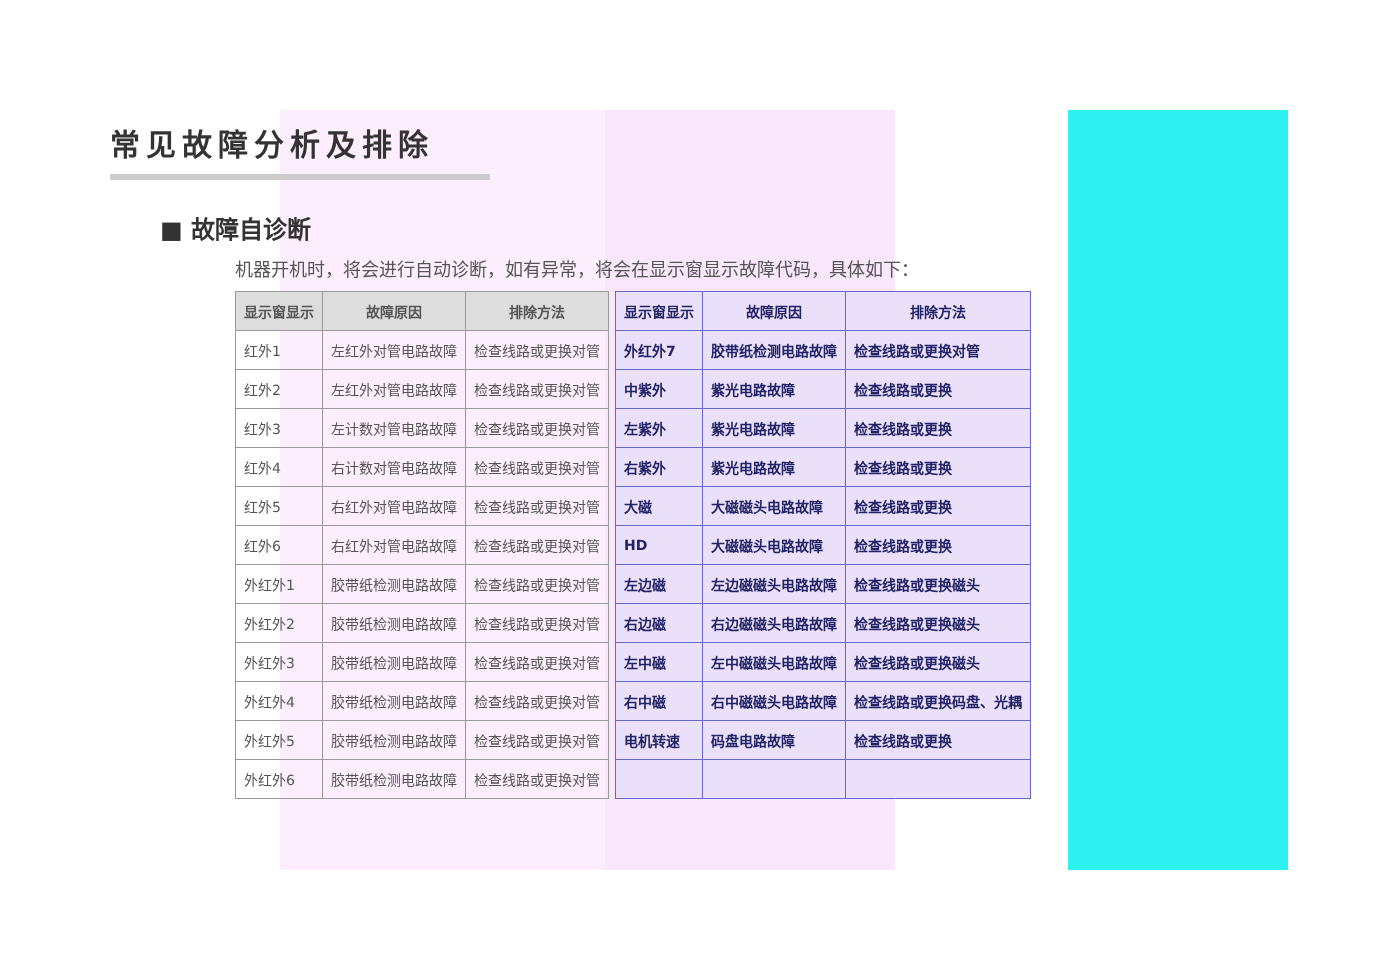常见故障分析及排除
■ 故障自诊断
机器开机时，将会进行自动诊断，如有异常，将会在显示窗显示故障代码，具体如下：
| 显示窗显示 | 故障原因 | 排除方法 |
| --- | --- | --- |
| 红外1 | 左红外对管电路故障 | 检查线路或更换对管 |
| 红外2 | 左红外对管电路故障 | 检查线路或更换对管 |
| 红外3 | 左计数对管电路故障 | 检查线路或更换对管 |
| 红外4 | 右计数对管电路故障 | 检查线路或更换对管 |
| 红外5 | 右红外对管电路故障 | 检查线路或更换对管 |
| 红外6 | 右红外对管电路故障 | 检查线路或更换对管 |
| 外红外1 | 胶带纸检测电路故障 | 检查线路或更换对管 |
| 外红外2 | 胶带纸检测电路故障 | 检查线路或更换对管 |
| 外红外3 | 胶带纸检测电路故障 | 检查线路或更换对管 |
| 外红外4 | 胶带纸检测电路故障 | 检查线路或更换对管 |
| 外红外5 | 胶带纸检测电路故障 | 检查线路或更换对管 |
| 外红外6 | 胶带纸检测电路故障 | 检查线路或更换对管 |
| 显示窗显示 | 故障原因 | 排除方法 |
| --- | --- | --- |
| 外红外7 | 胶带纸检测电路故障 | 检查线路或更换对管 |
| 中紫外 | 紫光电路故障 | 检查线路或更换 |
| 左紫外 | 紫光电路故障 | 检查线路或更换 |
| 右紫外 | 紫光电路故障 | 检查线路或更换 |
| 大磁 | 大磁磁头电路故障 | 检查线路或更换 |
| HD | 大磁磁头电路故障 | 检查线路或更换 |
| 左边磁 | 左边磁磁头电路故障 | 检查线路或更换磁头 |
| 右边磁 | 右边磁磁头电路故障 | 检查线路或更换磁头 |
| 左中磁 | 左中磁磁头电路故障 | 检查线路或更换磁头 |
| 右中磁 | 右中磁磁头电路故障 | 检查线路或更换码盘、光耦 |
| 电机转速 | 码盘电路故障 | 检查线路或更换 |